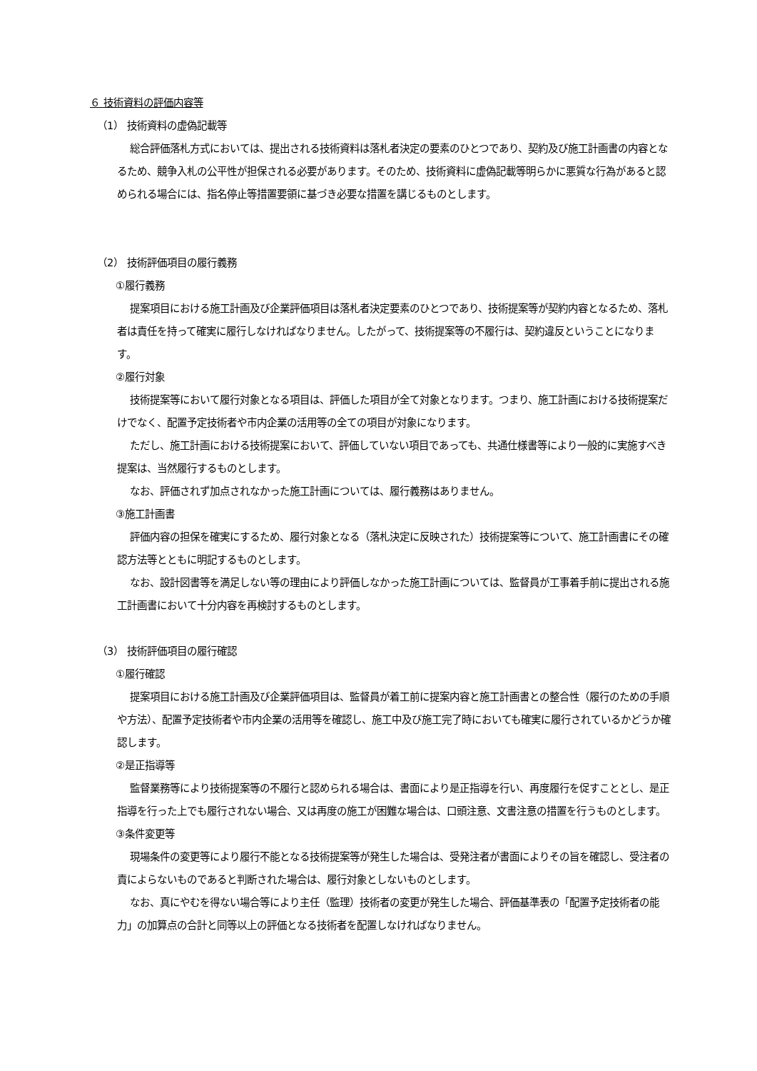６ 技術資料の評価内容等
（1） 技術資料の虚偽記載等
総合評価落札方式においては、提出される技術資料は落札者決定の要素のひとつであり、契約及び施工計画書の内容となるため、競争入札の公平性が担保される必要があります。そのため、技術資料に虚偽記載等明らかに悪質な行為があると認められる場合には、指名停止等措置要領に基づき必要な措置を講じるものとします。
（2） 技術評価項目の履行義務
①履行義務
提案項目における施工計画及び企業評価項目は落札者決定要素のひとつであり、技術提案等が契約内容となるため、落札者は責任を持って確実に履行しなければなりません。したがって、技術提案等の不履行は、契約違反ということになります。
②履行対象
技術提案等において履行対象となる項目は、評価した項目が全て対象となります。つまり、施工計画における技術提案だけでなく、配置予定技術者や市内企業の活用等の全ての項目が対象になります。
ただし、施工計画における技術提案において、評価していない項目であっても、共通仕様書等により一般的に実施すべき提案は、当然履行するものとします。
なお、評価されず加点されなかった施工計画については、履行義務はありません。
③施工計画書
評価内容の担保を確実にするため、履行対象となる（落札決定に反映された）技術提案等について、施工計画書にその確認方法等とともに明記するものとします。
なお、設計図書等を満足しない等の理由により評価しなかった施工計画については、監督員が工事着手前に提出される施工計画書において十分内容を再検討するものとします。
（3） 技術評価項目の履行確認
①履行確認
提案項目における施工計画及び企業評価項目は、監督員が着工前に提案内容と施工計画書との整合性（履行のための手順や方法）、配置予定技術者や市内企業の活用等を確認し、施工中及び施工完了時においても確実に履行されているかどうか確認します。
②是正指導等
監督業務等により技術提案等の不履行と認められる場合は、書面により是正指導を行い、再度履行を促すこととし、是正指導を行った上でも履行されない場合、又は再度の施工が困難な場合は、口頭注意、文書注意の措置を行うものとします。
③条件変更等
現場条件の変更等により履行不能となる技術提案等が発生した場合は、受発注者が書面によりその旨を確認し、受注者の責によらないものであると判断された場合は、履行対象としないものとします。
なお、真にやむを得ない場合等により主任（監理）技術者の変更が発生した場合、評価基準表の「配置予定技術者の能力」の加算点の合計と同等以上の評価となる技術者を配置しなければなりません。